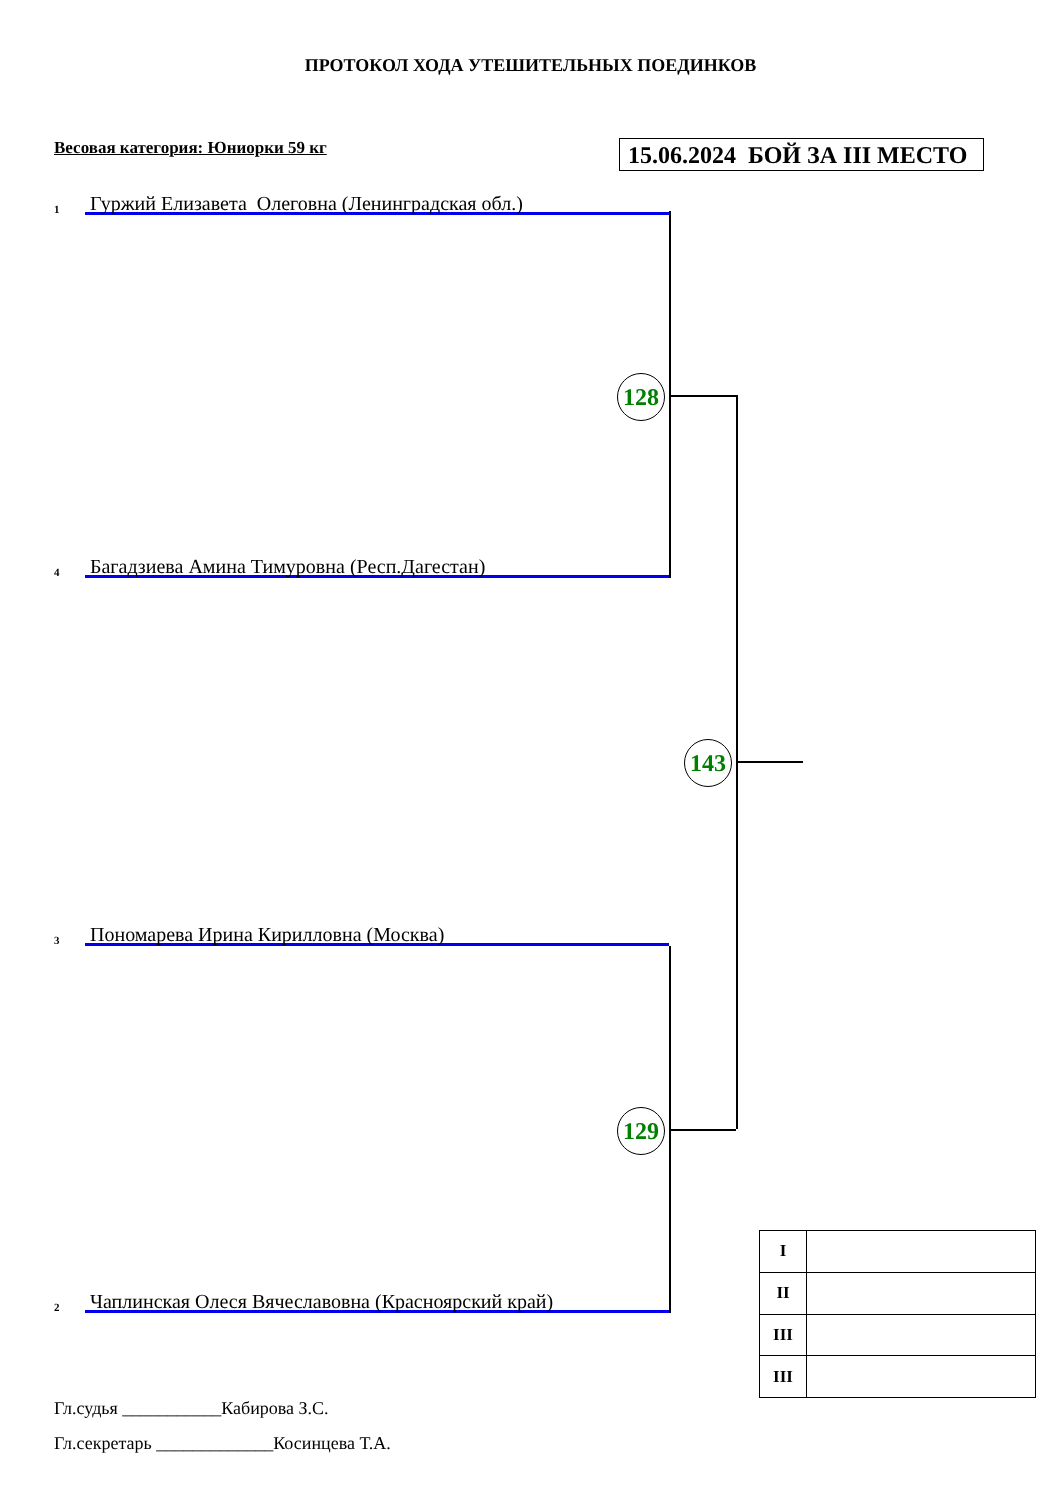ПРОТОКОЛ ХОДА УТЕШИТЕЛЬНЫХ ПОЕДИНКОВ
Весовая категория: Юниорки 59 кг
15.06.2024 БОЙ ЗА III МЕСТО
1
Гуржий Елизавета Олеговна (Ленинградская обл.)
128
4
Багадзиева Амина Тимуровна (Респ.Дагестан)
143
3
Пономарева Ирина Кирилловна (Москва)
129
2
Чаплинская Олеся Вячеславовна (Красноярский край)
| I | |
| II | |
| III | |
| III | |
Гл.судья ___________Кабирова З.С.
Гл.секретарь _____________Косинцева Т.А.